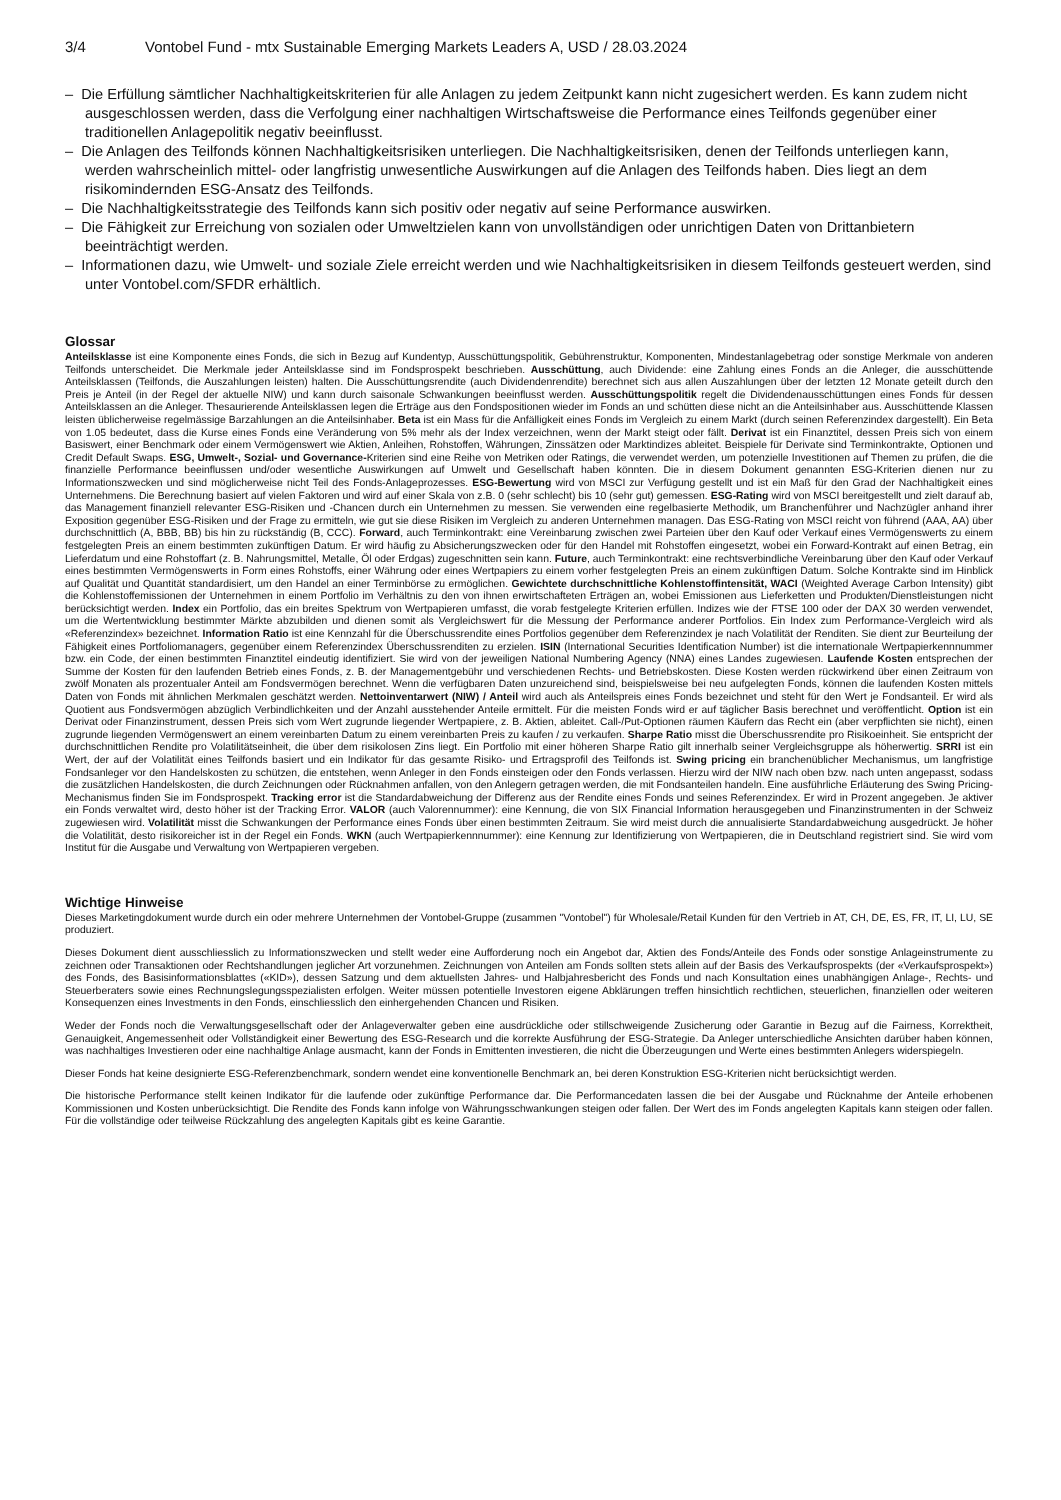3/4 Vontobel Fund - mtx Sustainable Emerging Markets Leaders A, USD / 28.03.2024
– Die Erfüllung sämtlicher Nachhaltigkeitskriterien für alle Anlagen zu jedem Zeitpunkt kann nicht zugesichert werden. Es kann zudem nicht ausgeschlossen werden, dass die Verfolgung einer nachhaltigen Wirtschaftsweise die Performance eines Teilfonds gegenüber einer traditionellen Anlagepolitik negativ beeinflusst.
– Die Anlagen des Teilfonds können Nachhaltigkeitsrisiken unterliegen. Die Nachhaltigkeitsrisiken, denen der Teilfonds unterliegen kann, werden wahrscheinlich mittel- oder langfristig unwesentliche Auswirkungen auf die Anlagen des Teilfonds haben. Dies liegt an dem risikomindernden ESG-Ansatz des Teilfonds.
– Die Nachhaltigkeitsstrategie des Teilfonds kann sich positiv oder negativ auf seine Performance auswirken.
– Die Fähigkeit zur Erreichung von sozialen oder Umweltzielen kann von unvollständigen oder unrichtigen Daten von Drittanbietern beeinträchtigt werden.
– Informationen dazu, wie Umwelt- und soziale Ziele erreicht werden und wie Nachhaltigkeitsrisiken in diesem Teilfonds gesteuert werden, sind unter Vontobel.com/SFDR erhältlich.
Glossar
Anteilsklasse ist eine Komponente eines Fonds, die sich in Bezug auf Kundentyp, Ausschüttungspolitik, Gebührenstruktur, Komponenten, Mindestanlagebetrag oder sonstige Merkmale von anderen Teilfonds unterscheidet. Die Merkmale jeder Anteilsklasse sind im Fondsprospekt beschrieben. Ausschüttung, auch Dividende: eine Zahlung eines Fonds an die Anleger, die ausschüttende Anteilsklassen (Teilfonds, die Auszahlungen leisten) halten. Die Ausschüttungsrendite (auch Dividendenrendite) berechnet sich aus allen Auszahlungen über der letzten 12 Monate geteilt durch den Preis je Anteil (in der Regel der aktuelle NIW) und kann durch saisonale Schwankungen beeinflusst werden. Ausschüttungspolitik regelt die Dividendenausschüttungen eines Fonds für dessen Anteilsklassen an die Anleger. Thesaurierende Anteilsklassen legen die Erträge aus den Fondspositionen wieder im Fonds an und schütten diese nicht an die Anteilsinhaber aus. Ausschüttende Klassen leisten üblicherweise regelmässige Barzahlungen an die Anteilsinhaber. Beta ist ein Mass für die Anfälligkeit eines Fonds im Vergleich zu einem Markt (durch seinen Referenzindex dargestellt). Ein Beta von 1.05 bedeutet, dass die Kurse eines Fonds eine Veränderung von 5% mehr als der Index verzeichnen, wenn der Markt steigt oder fällt. Derivat ist ein Finanztitel, dessen Preis sich von einem Basiswert, einer Benchmark oder einem Vermögenswert wie Aktien, Anleihen, Rohstoffen, Währungen, Zinssätzen oder Marktindizes ableitet. Beispiele für Derivate sind Terminkontrakte, Optionen und Credit Default Swaps. ESG, Umwelt-, Sozial- und Governance-Kriterien sind eine Reihe von Metriken oder Ratings, die verwendet werden, um potenzielle Investitionen auf Themen zu prüfen, die die finanzielle Performance beeinflussen und/oder wesentliche Auswirkungen auf Umwelt und Gesellschaft haben könnten. Die in diesem Dokument genannten ESG-Kriterien dienen nur zu Informationszwecken und sind möglicherweise nicht Teil des Fonds-Anlageprozesses. ESG-Bewertung wird von MSCI zur Verfügung gestellt und ist ein Maß für den Grad der Nachhaltigkeit eines Unternehmens. Die Berechnung basiert auf vielen Faktoren und wird auf einer Skala von z.B. 0 (sehr schlecht) bis 10 (sehr gut) gemessen. ESG-Rating wird von MSCI bereitgestellt und zielt darauf ab, das Management finanziell relevanter ESG-Risiken und -Chancen durch ein Unternehmen zu messen. Sie verwenden eine regelbasierte Methodik, um Branchenführer und Nachzügler anhand ihrer Exposition gegenüber ESG-Risiken und der Frage zu ermitteln, wie gut sie diese Risiken im Vergleich zu anderen Unternehmen managen. Das ESG-Rating von MSCI reicht von führend (AAA, AA) über durchschnittlich (A, BBB, BB) bis hin zu rückständig (B, CCC). Forward, auch Terminkontrakt: eine Vereinbarung zwischen zwei Parteien über den Kauf oder Verkauf eines Vermögenswerts zu einem festgelegten Preis an einem bestimmten zukünftigen Datum. Er wird häufig zu Absicherungszwecken oder für den Handel mit Rohstoffen eingesetzt, wobei ein Forward-Kontrakt auf einen Betrag, ein Lieferdatum und eine Rohstoffart (z. B. Nahrungsmittel, Metalle, Öl oder Erdgas) zugeschnitten sein kann. Future, auch Terminkontrakt: eine rechtsverbindliche Vereinbarung über den Kauf oder Verkauf eines bestimmten Vermögenswerts in Form eines Rohstoffs, einer Währung oder eines Wertpapiers zu einem vorher festgelegten Preis an einem zukünftigen Datum. Solche Kontrakte sind im Hinblick auf Qualität und Quantität standardisiert, um den Handel an einer Terminbörse zu ermöglichen. Gewichtete durchschnittliche Kohlenstoffintensität, WACI (Weighted Average Carbon Intensity) gibt die Kohlenstoffemissionen der Unternehmen in einem Portfolio im Verhältnis zu den von ihnen erwirtschafteten Erträgen an, wobei Emissionen aus Lieferketten und Produkten/Dienstleistungen nicht berücksichtigt werden. Index ein Portfolio, das ein breites Spektrum von Wertpapieren umfasst, die vorab festgelegte Kriterien erfüllen. Indizes wie der FTSE 100 oder der DAX 30 werden verwendet, um die Wertentwicklung bestimmter Märkte abzubilden und dienen somit als Vergleichswert für die Messung der Performance anderer Portfolios. Ein Index zum Performance-Vergleich wird als «Referenzindex» bezeichnet. Information Ratio ist eine Kennzahl für die Überschussrendite eines Portfolios gegenüber dem Referenzindex je nach Volatilität der Renditen. Sie dient zur Beurteilung der Fähigkeit eines Portfoliomanagers, gegenüber einem Referenzindex Überschussrenditen zu erzielen. ISIN (International Securities Identification Number) ist die internationale Wertpapierkennnummer bzw. ein Code, der einen bestimmten Finanztitel eindeutig identifiziert. Sie wird von der jeweiligen National Numbering Agency (NNA) eines Landes zugewiesen. Laufende Kosten entsprechen der Summe der Kosten für den laufenden Betrieb eines Fonds, z. B. der Managementgebühr und verschiedenen Rechts- und Betriebskosten. Diese Kosten werden rückwirkend über einen Zeitraum von zwölf Monaten als prozentualer Anteil am Fondsvermögen berechnet. Wenn die verfügbaren Daten unzureichend sind, beispielsweise bei neu aufgelegten Fonds, können die laufenden Kosten mittels Daten von Fonds mit ähnlichen Merkmalen geschätzt werden. Nettoinventarwert (NIW) / Anteil wird auch als Anteilspreis eines Fonds bezeichnet und steht für den Wert je Fondsanteil. Er wird als Quotient aus Fondsvermögen abzüglich Verbindlichkeiten und der Anzahl ausstehender Anteile ermittelt. Für die meisten Fonds wird er auf täglicher Basis berechnet und veröffentlicht. Option ist ein Derivat oder Finanzinstrument, dessen Preis sich vom Wert zugrunde liegender Wertpapiere, z. B. Aktien, ableitet. Call-/Put-Optionen räumen Käufern das Recht ein (aber verpflichten sie nicht), einen zugrunde liegenden Vermögenswert an einem vereinbarten Datum zu einem vereinbarten Preis zu kaufen / zu verkaufen. Sharpe Ratio misst die Überschussrendite pro Risikoeinheit. Sie entspricht der durchschnittlichen Rendite pro Volatilitätseinheit, die über dem risikolosen Zins liegt. Ein Portfolio mit einer höheren Sharpe Ratio gilt innerhalb seiner Vergleichsgruppe als höherwertig. SRRI ist ein Wert, der auf der Volatilität eines Teilfonds basiert und ein Indikator für das gesamte Risiko- und Ertragsprofil des Teilfonds ist. Swing pricing ein branchenüblicher Mechanismus, um langfristige Fondsanleger vor den Handelskosten zu schützen, die entstehen, wenn Anleger in den Fonds einsteigen oder den Fonds verlassen. Hierzu wird der NIW nach oben bzw. nach unten angepasst, sodass die zusätzlichen Handelskosten, die durch Zeichnungen oder Rücknahmen anfallen, von den Anlegern getragen werden, die mit Fondsanteilen handeln. Eine ausführliche Erläuterung des Swing Pricing-Mechanismus finden Sie im Fondsprospekt. Tracking error ist die Standardabweichung der Differenz aus der Rendite eines Fonds und seines Referenzindex. Er wird in Prozent angegeben. Je aktiver ein Fonds verwaltet wird, desto höher ist der Tracking Error. VALOR (auch Valorennummer): eine Kennung, die von SIX Financial Information herausgegeben und Finanzinstrumenten in der Schweiz zugewiesen wird. Volatilität misst die Schwankungen der Performance eines Fonds über einen bestimmten Zeitraum. Sie wird meist durch die annualisierte Standardabweichung ausgedrückt. Je höher die Volatilität, desto risikoreicher ist in der Regel ein Fonds. WKN (auch Wertpapierkennnummer): eine Kennung zur Identifizierung von Wertpapieren, die in Deutschland registriert sind. Sie wird vom Institut für die Ausgabe und Verwaltung von Wertpapieren vergeben.
Wichtige Hinweise
Dieses Marketingdokument wurde durch ein oder mehrere Unternehmen der Vontobel-Gruppe (zusammen "Vontobel") für Wholesale/Retail Kunden für den Vertrieb in AT, CH, DE, ES, FR, IT, LI, LU, SE produziert.
Dieses Dokument dient ausschliesslich zu Informationszwecken und stellt weder eine Aufforderung noch ein Angebot dar, Aktien des Fonds/Anteile des Fonds oder sonstige Anlageinstrumente zu zeichnen oder Transaktionen oder Rechtshandlungen jeglicher Art vorzunehmen. Zeichnungen von Anteilen am Fonds sollten stets allein auf der Basis des Verkaufsprospekts (der «Verkaufsprospekt») des Fonds, des Basisinformationsblattes («KID»), dessen Satzung und dem aktuellsten Jahres- und Halbjahresbericht des Fonds und nach Konsultation eines unabhängigen Anlage-, Rechts- und Steuerberaters sowie eines Rechnungslegungsspezialisten erfolgen. Weiter müssen potentielle Investoren eigene Abklärungen treffen hinsichtlich rechtlichen, steuerlichen, finanziellen oder weiteren Konsequenzen eines Investments in den Fonds, einschliesslich den einhergehenden Chancen und Risiken.
Weder der Fonds noch die Verwaltungsgesellschaft oder der Anlageverwalter geben eine ausdrückliche oder stillschweigende Zusicherung oder Garantie in Bezug auf die Fairness, Korrektheit, Genauigkeit, Angemessenheit oder Vollständigkeit einer Bewertung des ESG-Research und die korrekte Ausführung der ESG-Strategie. Da Anleger unterschiedliche Ansichten darüber haben können, was nachhaltiges Investieren oder eine nachhaltige Anlage ausmacht, kann der Fonds in Emittenten investieren, die nicht die Überzeugungen und Werte eines bestimmten Anlegers widerspiegeln.
Dieser Fonds hat keine designierte ESG-Referenzbenchmark, sondern wendet eine konventionelle Benchmark an, bei deren Konstruktion ESG-Kriterien nicht berücksichtigt werden.
Die historische Performance stellt keinen Indikator für die laufende oder zukünftige Performance dar. Die Performancedaten lassen die bei der Ausgabe und Rücknahme der Anteile erhobenen Kommissionen und Kosten unberücksichtigt. Die Rendite des Fonds kann infolge von Währungsschwankungen steigen oder fallen. Der Wert des im Fonds angelegten Kapitals kann steigen oder fallen. Für die vollständige oder teilweise Rückzahlung des angelegten Kapitals gibt es keine Garantie.